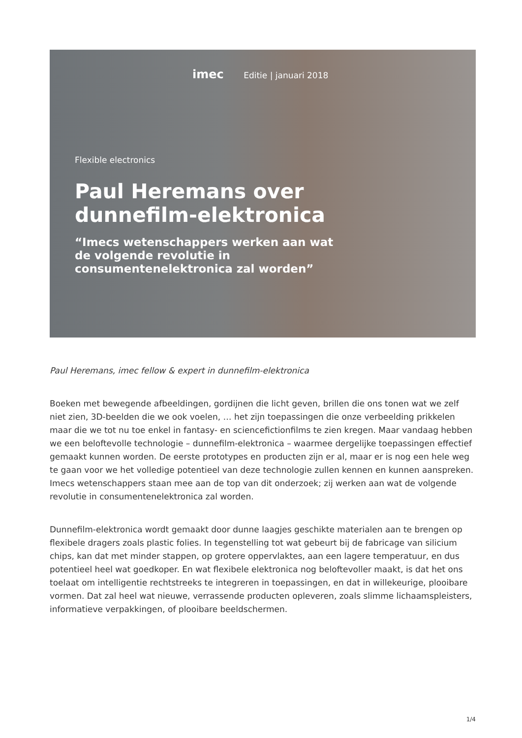imec Editie | januari 2018
Flexible electronics
Paul Heremans over
dunnefilm-elektronica
“Imecs wetenschappers werken aan wat
de volgende revolutie in
consumentenelektronica zal worden”
Paul Heremans, imec fellow & expert in dunnefilm-elektronica
Boeken met bewegende afbeeldingen, gordijnen die licht geven, brillen die ons tonen wat we zelf niet zien, 3D-beelden die we ook voelen, … het zijn toepassingen die onze verbeelding prikkelen maar die we tot nu toe enkel in fantasy- en sciencefictionfilms te zien kregen. Maar vandaag hebben we een beloftevolle technologie – dunnefilm-elektronica – waarmee dergelijke toepassingen effectief gemaakt kunnen worden. De eerste prototypes en producten zijn er al, maar er is nog een hele weg te gaan voor we het volledige potentieel van deze technologie zullen kennen en kunnen aanspreken. Imecs wetenschappers staan mee aan de top van dit onderzoek; zij werken aan wat de volgende revolutie in consumentenelektronica zal worden.
Dunnefilm-elektronica wordt gemaakt door dunne laagjes geschikte materialen aan te brengen op flexibele dragers zoals plastic folies. In tegenstelling tot wat gebeurt bij de fabricage van silicium chips, kan dat met minder stappen, op grotere oppervlaktes, aan een lagere temperatuur, en dus potentieel heel wat goedkoper. En wat flexibele elektronica nog beloftevoller maakt, is dat het ons toelaat om intelligentie rechtstreeks te integreren in toepassingen, en dat in willekeurige, plooibare vormen. Dat zal heel wat nieuwe, verrassende producten opleveren, zoals slimme lichaamspleisters, informatieve verpakkingen, of plooibare beeldschermen.
1/4